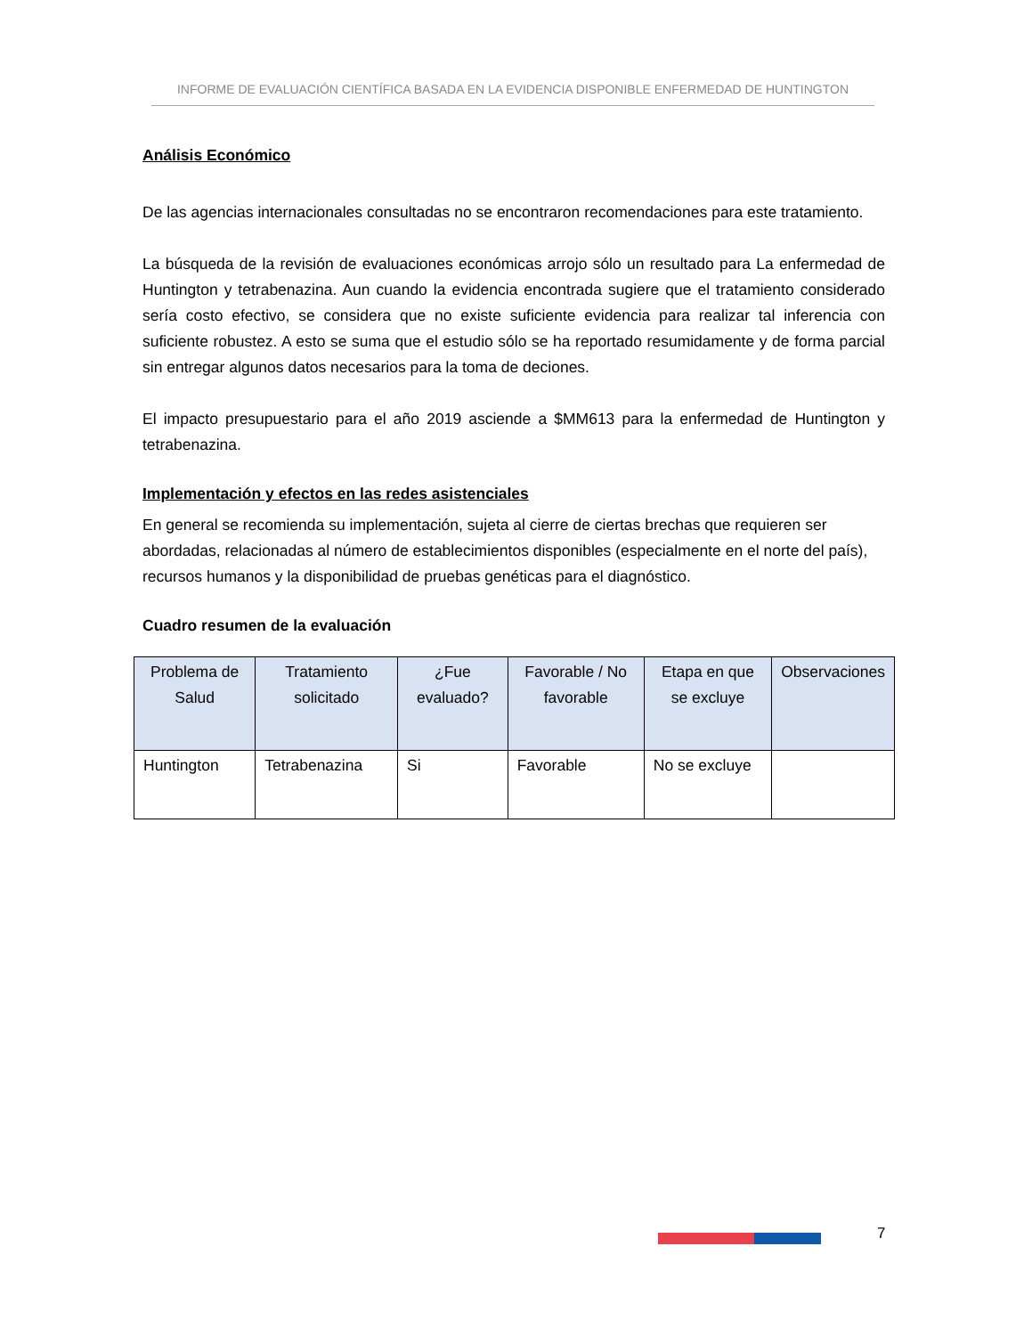INFORME DE EVALUACIÓN CIENTÍFICA BASADA EN LA EVIDENCIA DISPONIBLE ENFERMEDAD DE HUNTINGTON
Análisis Económico
De las agencias internacionales consultadas no se encontraron recomendaciones para este tratamiento.
La búsqueda de la revisión de evaluaciones económicas arrojo sólo un resultado para La enfermedad de Huntington y tetrabenazina. Aun cuando la evidencia encontrada sugiere que el tratamiento considerado sería costo efectivo, se considera que no existe suficiente evidencia para realizar tal inferencia con suficiente robustez. A esto se suma que el estudio sólo se ha reportado resumidamente y de forma parcial sin entregar algunos datos necesarios para la toma de deciones.
El impacto presupuestario para el año 2019 asciende a $MM613 para la enfermedad de Huntington y tetrabenazina.
Implementación y efectos en las redes asistenciales
En general se recomienda su implementación, sujeta al cierre de ciertas brechas que requieren ser abordadas, relacionadas al número de establecimientos disponibles (especialmente en el norte del país), recursos humanos y la disponibilidad de pruebas genéticas para el diagnóstico.
Cuadro resumen de la evaluación
| Problema de Salud | Tratamiento solicitado | ¿Fue evaluado? | Favorable / No favorable | Etapa en que se excluye | Observaciones |
| --- | --- | --- | --- | --- | --- |
| Huntington | Tetrabenazina | Si | Favorable | No se excluye | |
7